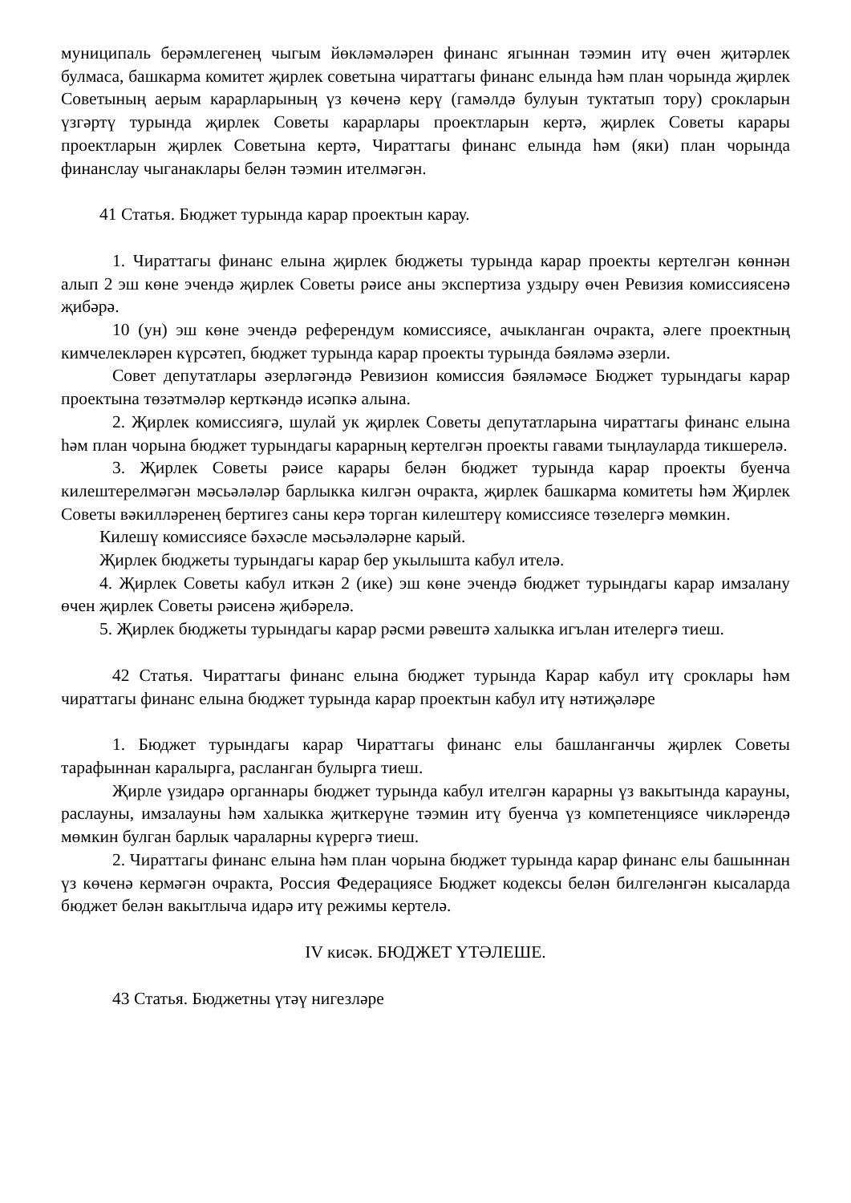муниципаль берәмлегенең чыгым йөкләмәләрен финанс ягыннан тәэмин итү өчен җитәрлек булмаса, башкарма комитет җирлек советына чираттагы финанс елында һәм план чорында җирлек Советының аерым карарларының үз көченә керү (гамәлдә булуын туктатып тору) срокларын үзгәртү турында җирлек Советы карарлары проектларын кертә, җирлек Советы карары проектларын җирлек Советына кертә, Чираттагы финанс елында һәм (яки) план чорында финанслау чыганаклары белән тәэмин ителмәгән.
41 Статья. Бюджет турында карар проектын карау.
1. Чираттагы финанс елына җирлек бюджеты турында карар проекты кертелгән көннән алып 2 эш көне эчендә җирлек Советы рәисе аны экспертиза уздыру өчен Ревизия комиссиясенә җибәрә.
10 (ун) эш көне эчендә референдум комиссиясе, ачыкланган очракта, әлеге проектның кимчелекләрен күрсәтеп, бюджет турында карар проекты турында бәяләмә әзерли.
Совет депутатлары әзерләгәндә Ревизион комиссия бәяләмәсе Бюджет турындагы карар проектына төзәтмәләр керткәндә исәпкә алына.
2. Җирлек комиссиягә, шулай ук җирлек Советы депутатларына чираттагы финанс елына һәм план чорына бюджет турындагы карарның кертелгән проекты гавами тыңлауларда тикшерелә.
3. Җирлек Советы рәисе карары белән бюджет турында карар проекты буенча килештерелмәгән мәсьәләләр барлыкка килгән очракта, җирлек башкарма комитеты һәм Җирлек Советы вәкилләренең бертигез саны керә торган килештерү комиссиясе төзелергә мөмкин.
Килешү комиссиясе бәхәсле мәсьәләләрне карый.
Җирлек бюджеты турындагы карар бер укылышта кабул ителә.
4. Җирлек Советы кабул иткән 2 (ике) эш көне эчендә бюджет турындагы карар имзалану өчен җирлек Советы рәисенә җибәрелә.
5. Җирлек бюджеты турындагы карар рәсми рәвештә халыкка игълан ителергә тиеш.
42 Статья. Чираттагы финанс елына бюджет турында Карар кабул итү сроклары һәм чираттагы финанс елына бюджет турында карар проектын кабул итү нәтиҗәләре
1. Бюджет турындагы карар Чираттагы финанс елы башланганчы җирлек Советы тарафыннан каралырга, расланган булырга тиеш.
Җирле үзидарә органнары бюджет турында кабул ителгән карарны үз вакытында карауны, раслауны, имзалауны һәм халыкка җиткерүне тәэмин итү буенча үз компетенциясе чикләрендә мөмкин булган барлык чараларны күрергә тиеш.
2. Чираттагы финанс елына һәм план чорына бюджет турында карар финанс елы башыннан үз көченә кермәгән очракта, Россия Федерациясе Бюджет кодексы белән билгеләнгән кысаларда бюджет белән вакытлыча идарә итү режимы кертелә.
IV кисәк. БЮДЖЕТ ҮТӘЛЕШЕ.
43 Статья. Бюджетны үтәү нигезләре